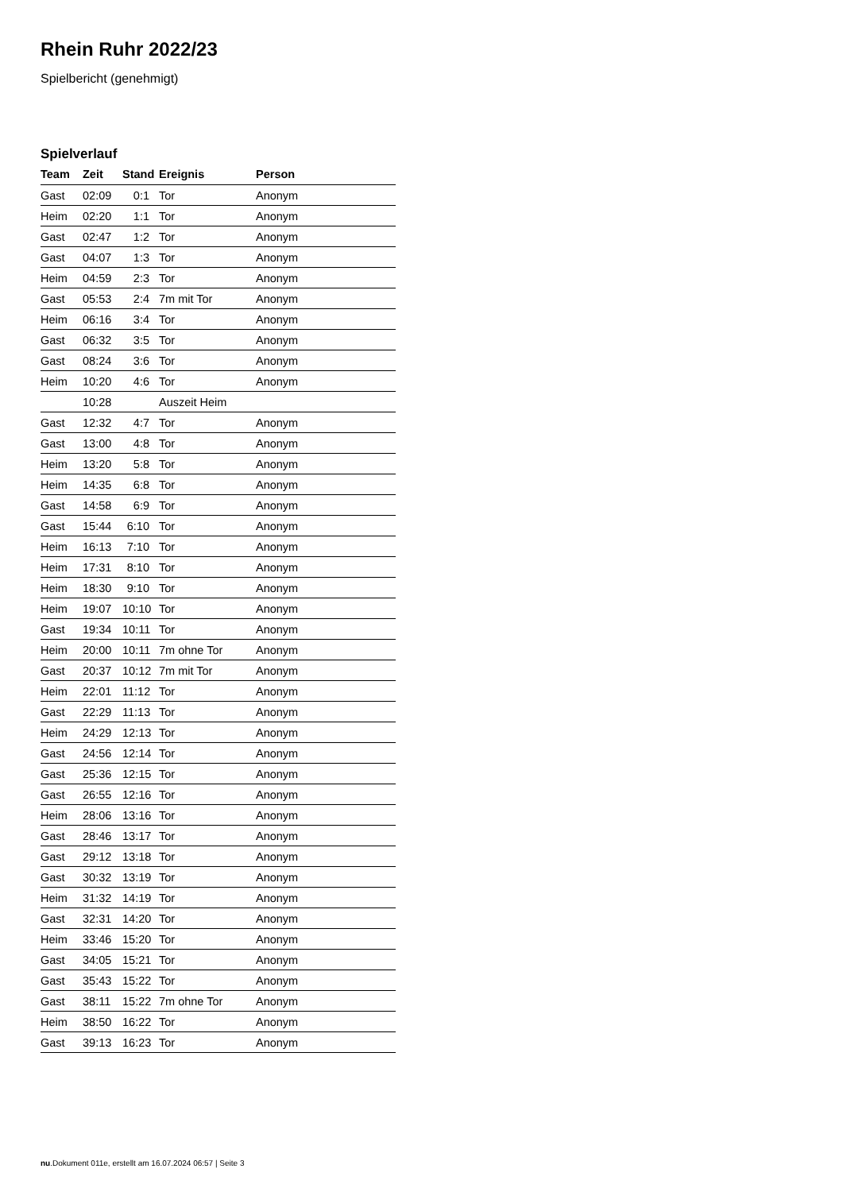Rhein Ruhr 2022/23
Spielbericht (genehmigt)
Spielverlauf
| Team | Zeit | Stand | Ereignis | Person |
| --- | --- | --- | --- | --- |
| Gast | 02:09 | 0:1 | Tor | Anonym |
| Heim | 02:20 | 1:1 | Tor | Anonym |
| Gast | 02:47 | 1:2 | Tor | Anonym |
| Gast | 04:07 | 1:3 | Tor | Anonym |
| Heim | 04:59 | 2:3 | Tor | Anonym |
| Gast | 05:53 | 2:4 | 7m mit Tor | Anonym |
| Heim | 06:16 | 3:4 | Tor | Anonym |
| Gast | 06:32 | 3:5 | Tor | Anonym |
| Gast | 08:24 | 3:6 | Tor | Anonym |
| Heim | 10:20 | 4:6 | Tor | Anonym |
| | 10:28 | | Auszeit Heim | |
| Gast | 12:32 | 4:7 | Tor | Anonym |
| Gast | 13:00 | 4:8 | Tor | Anonym |
| Heim | 13:20 | 5:8 | Tor | Anonym |
| Heim | 14:35 | 6:8 | Tor | Anonym |
| Gast | 14:58 | 6:9 | Tor | Anonym |
| Gast | 15:44 | 6:10 | Tor | Anonym |
| Heim | 16:13 | 7:10 | Tor | Anonym |
| Heim | 17:31 | 8:10 | Tor | Anonym |
| Heim | 18:30 | 9:10 | Tor | Anonym |
| Heim | 19:07 | 10:10 | Tor | Anonym |
| Gast | 19:34 | 10:11 | Tor | Anonym |
| Heim | 20:00 | 10:11 | 7m ohne Tor | Anonym |
| Gast | 20:37 | 10:12 | 7m mit Tor | Anonym |
| Heim | 22:01 | 11:12 | Tor | Anonym |
| Gast | 22:29 | 11:13 | Tor | Anonym |
| Heim | 24:29 | 12:13 | Tor | Anonym |
| Gast | 24:56 | 12:14 | Tor | Anonym |
| Gast | 25:36 | 12:15 | Tor | Anonym |
| Gast | 26:55 | 12:16 | Tor | Anonym |
| Heim | 28:06 | 13:16 | Tor | Anonym |
| Gast | 28:46 | 13:17 | Tor | Anonym |
| Gast | 29:12 | 13:18 | Tor | Anonym |
| Gast | 30:32 | 13:19 | Tor | Anonym |
| Heim | 31:32 | 14:19 | Tor | Anonym |
| Gast | 32:31 | 14:20 | Tor | Anonym |
| Heim | 33:46 | 15:20 | Tor | Anonym |
| Gast | 34:05 | 15:21 | Tor | Anonym |
| Gast | 35:43 | 15:22 | Tor | Anonym |
| Gast | 38:11 | 15:22 | 7m ohne Tor | Anonym |
| Heim | 38:50 | 16:22 | Tor | Anonym |
| Gast | 39:13 | 16:23 | Tor | Anonym |
nu.Dokument 011e, erstellt am 16.07.2024 06:57 | Seite 3